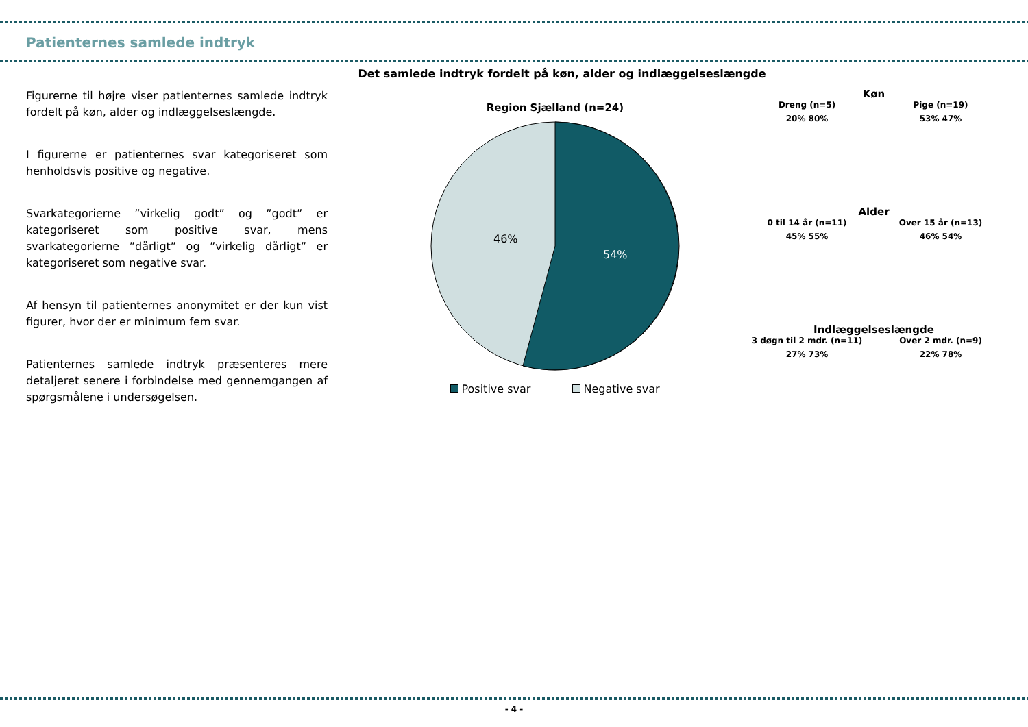Patienternes samlede indtryk
Figurerne til højre viser patienternes samlede indtryk fordelt på køn, alder og indlæggelseslængde.
I figurerne er patienternes svar kategoriseret som henholdsvis positive og negative.
Svarkategorierne ”virkelig godt” og ”godt” er kategoriseret som positive svar, mens svarkategorierne ”dårligt” og ”virkelig dårligt” er kategoriseret som negative svar.
Af hensyn til patienternes anonymitet er der kun vist figurer, hvor der er minimum fem svar.
Patienternes samlede indtryk præsenteres mere detaljeret senere i forbindelse med gennemgangen af spørgsmålene i undersøgelsen.
Det samlede indtryk fordelt på køn, alder og indlæggelseslængde
Region Sjælland (n=24)
46%
54%
Positive svar Negative svar
Køn
Dreng (n=5) Pige (n=19)
20% 80% 53% 47%
Alder
0 til 14 år (n=11) Over 15 år (n=13)
45% 55% 46% 54%
Indlæggelseslængde
3 døgn til 2 mdr. (n=11) Over 2 mdr. (n=9)
27% 73% 22% 78%
- 4 -